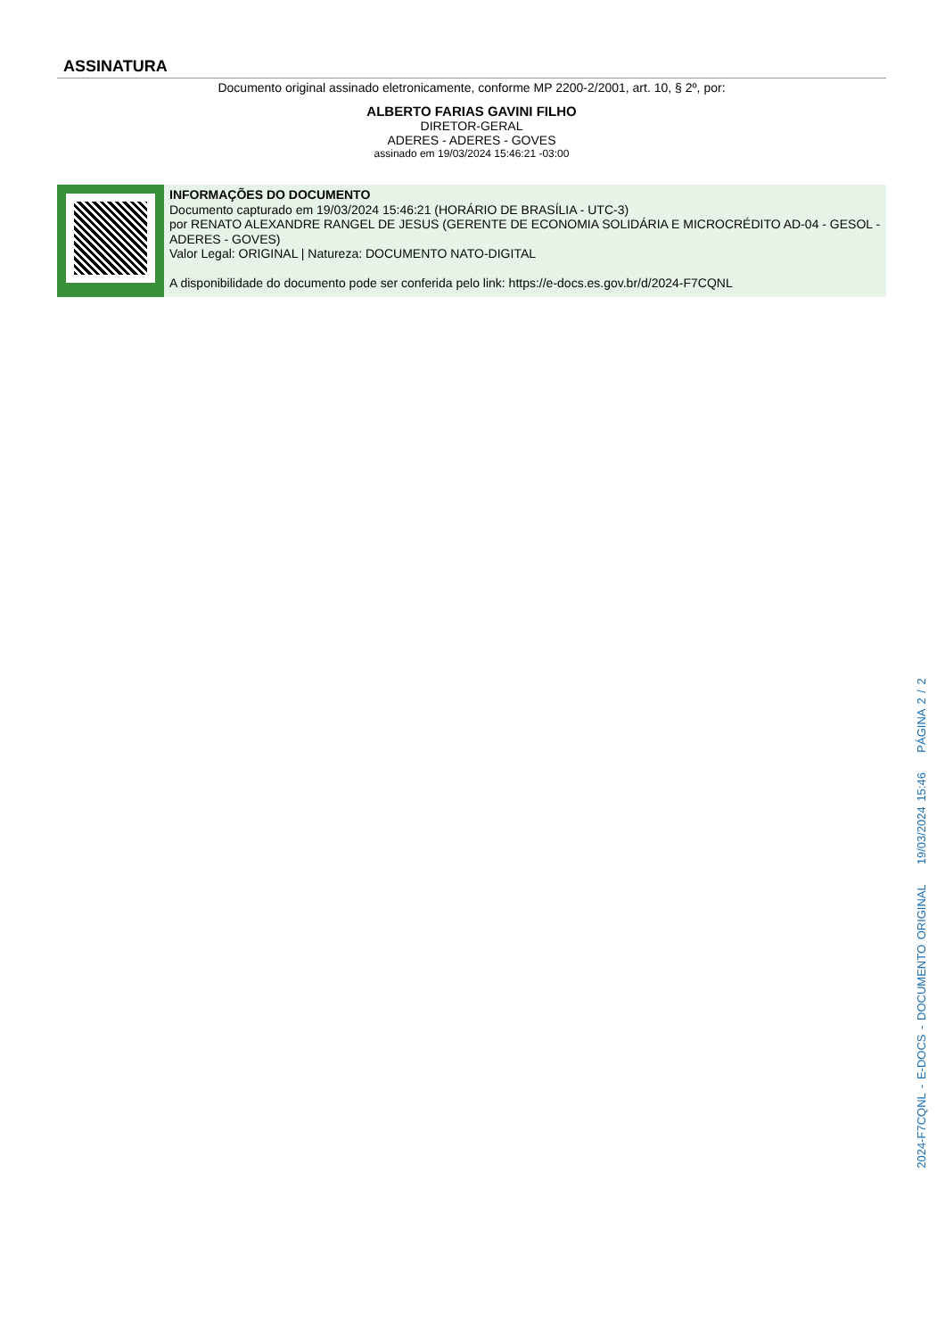ASSINATURA
Documento original assinado eletronicamente, conforme MP 2200-2/2001, art. 10, § 2º, por:
ALBERTO FARIAS GAVINI FILHO
DIRETOR-GERAL
ADERES - ADERES - GOVES
assinado em 19/03/2024 15:46:21 -03:00
INFORMAÇÕES DO DOCUMENTO
Documento capturado em 19/03/2024 15:46:21 (HORÁRIO DE BRASÍLIA - UTC-3)
por RENATO ALEXANDRE RANGEL DE JESUS (GERENTE DE ECONOMIA SOLIDÁRIA E MICROCRÉDITO AD-04 - GESOL - ADERES - GOVES)
Valor Legal: ORIGINAL | Natureza: DOCUMENTO NATO-DIGITAL
A disponibilidade do documento pode ser conferida pelo link: https://e-docs.es.gov.br/d/2024-F7CQNL
2024-F7CQNL - E-DOCS - DOCUMENTO ORIGINAL 19/03/2024 15:46 PÁGINA 2 / 2